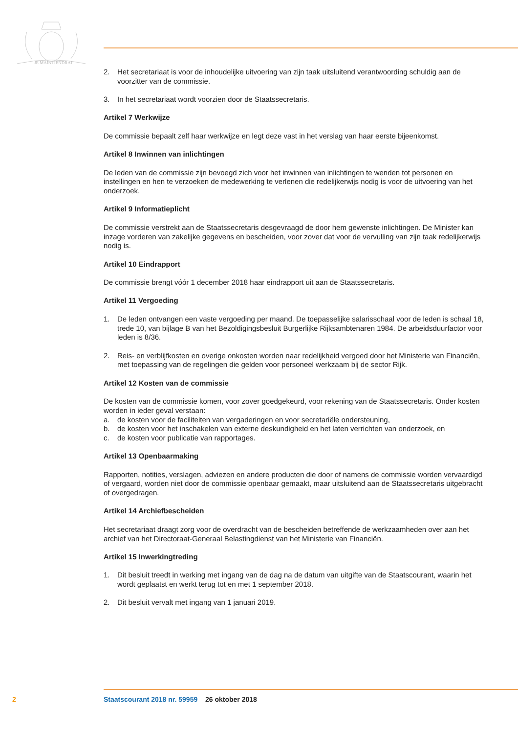JE MAINTIENDRAI
2. Het secretariaat is voor de inhoudelijke uitvoering van zijn taak uitsluitend verantwoording schuldig aan de voorzitter van de commissie.
3. In het secretariaat wordt voorzien door de Staatssecretaris.
Artikel 7 Werkwijze
De commissie bepaalt zelf haar werkwijze en legt deze vast in het verslag van haar eerste bijeenkomst.
Artikel 8 Inwinnen van inlichtingen
De leden van de commissie zijn bevoegd zich voor het inwinnen van inlichtingen te wenden tot personen en instellingen en hen te verzoeken de medewerking te verlenen die redelijkerwijs nodig is voor de uitvoering van het onderzoek.
Artikel 9 Informatieplicht
De commissie verstrekt aan de Staatssecretaris desgevraagd de door hem gewenste inlichtingen. De Minister kan inzage vorderen van zakelijke gegevens en bescheiden, voor zover dat voor de vervulling van zijn taak redelijkerwijs nodig is.
Artikel 10 Eindrapport
De commissie brengt vóór 1 december 2018 haar eindrapport uit aan de Staatssecretaris.
Artikel 11 Vergoeding
1. De leden ontvangen een vaste vergoeding per maand. De toepasselijke salarisschaal voor de leden is schaal 18, trede 10, van bijlage B van het Bezoldigingsbesluit Burgerlijke Rijksambtenaren 1984. De arbeidsduurfactor voor leden is 8/36.
2. Reis- en verblijfkosten en overige onkosten worden naar redelijkheid vergoed door het Ministerie van Financiën, met toepassing van de regelingen die gelden voor personeel werkzaam bij de sector Rijk.
Artikel 12 Kosten van de commissie
De kosten van de commissie komen, voor zover goedgekeurd, voor rekening van de Staatssecretaris. Onder kosten worden in ieder geval verstaan:
a. de kosten voor de faciliteiten van vergaderingen en voor secretariële ondersteuning,
b. de kosten voor het inschakelen van externe deskundigheid en het laten verrichten van onderzoek, en
c. de kosten voor publicatie van rapportages.
Artikel 13 Openbaarmaking
Rapporten, notities, verslagen, adviezen en andere producten die door of namens de commissie worden vervaardigd of vergaard, worden niet door de commissie openbaar gemaakt, maar uitsluitend aan de Staatssecretaris uitgebracht of overgedragen.
Artikel 14 Archiefbescheiden
Het secretariaat draagt zorg voor de overdracht van de bescheiden betreffende de werkzaamheden over aan het archief van het Directoraat-Generaal Belastingdienst van het Ministerie van Financiën.
Artikel 15 Inwerkingtreding
1. Dit besluit treedt in werking met ingang van de dag na de datum van uitgifte van de Staatscourant, waarin het wordt geplaatst en werkt terug tot en met 1 september 2018.
2. Dit besluit vervalt met ingang van 1 januari 2019.
2 Staatscourant 2018 nr. 59959 26 oktober 2018